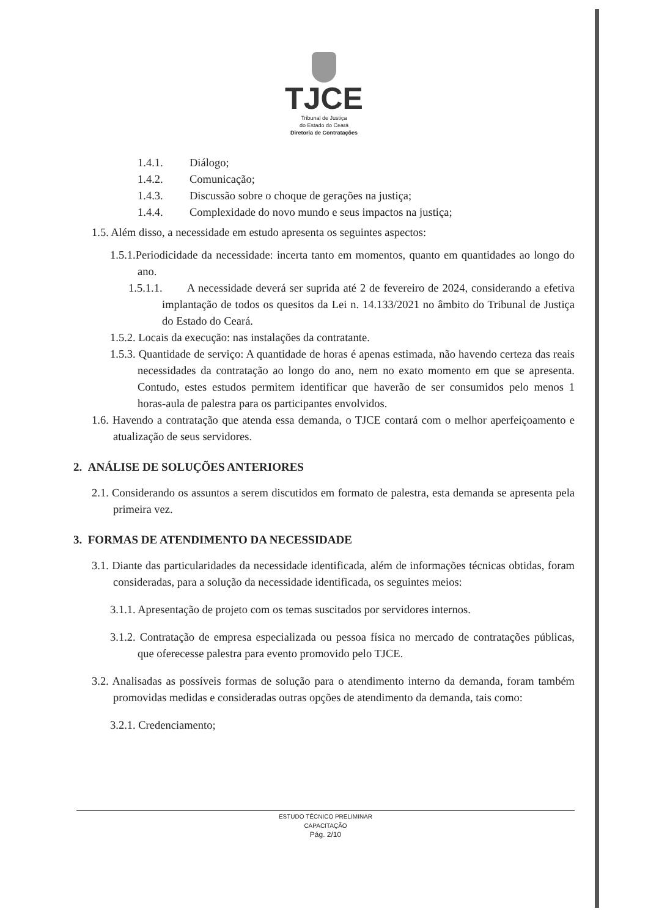TJCE
Tribunal de Justiça
do Estado do Ceará
Diretoria de Contratações
1.4.1. Diálogo;
1.4.2. Comunicação;
1.4.3. Discussão sobre o choque de gerações na justiça;
1.4.4. Complexidade do novo mundo e seus impactos na justiça;
1.5. Além disso, a necessidade em estudo apresenta os seguintes aspectos:
1.5.1.Periodicidade da necessidade: incerta tanto em momentos, quanto em quantidades ao longo do ano.
1.5.1.1. A necessidade deverá ser suprida até 2 de fevereiro de 2024, considerando a efetiva implantação de todos os quesitos da Lei n. 14.133/2021 no âmbito do Tribunal de Justiça do Estado do Ceará.
1.5.2. Locais da execução: nas instalações da contratante.
1.5.3. Quantidade de serviço: A quantidade de horas é apenas estimada, não havendo certeza das reais necessidades da contratação ao longo do ano, nem no exato momento em que se apresenta. Contudo, estes estudos permitem identificar que haverão de ser consumidos pelo menos 1 horas-aula de palestra para os participantes envolvidos.
1.6. Havendo a contratação que atenda essa demanda, o TJCE contará com o melhor aperfeiçoamento e atualização de seus servidores.
2. ANÁLISE DE SOLUÇÕES ANTERIORES
2.1. Considerando os assuntos a serem discutidos em formato de palestra, esta demanda se apresenta pela primeira vez.
3. FORMAS DE ATENDIMENTO DA NECESSIDADE
3.1. Diante das particularidades da necessidade identificada, além de informações técnicas obtidas, foram consideradas, para a solução da necessidade identificada, os seguintes meios:
3.1.1. Apresentação de projeto com os temas suscitados por servidores internos.
3.1.2. Contratação de empresa especializada ou pessoa física no mercado de contratações públicas, que oferecesse palestra para evento promovido pelo TJCE.
3.2. Analisadas as possíveis formas de solução para o atendimento interno da demanda, foram também promovidas medidas e consideradas outras opções de atendimento da demanda, tais como:
3.2.1. Credenciamento;
ESTUDO TÉCNICO PRELIMINAR
CAPACITAÇÃO
Pág. 2/10